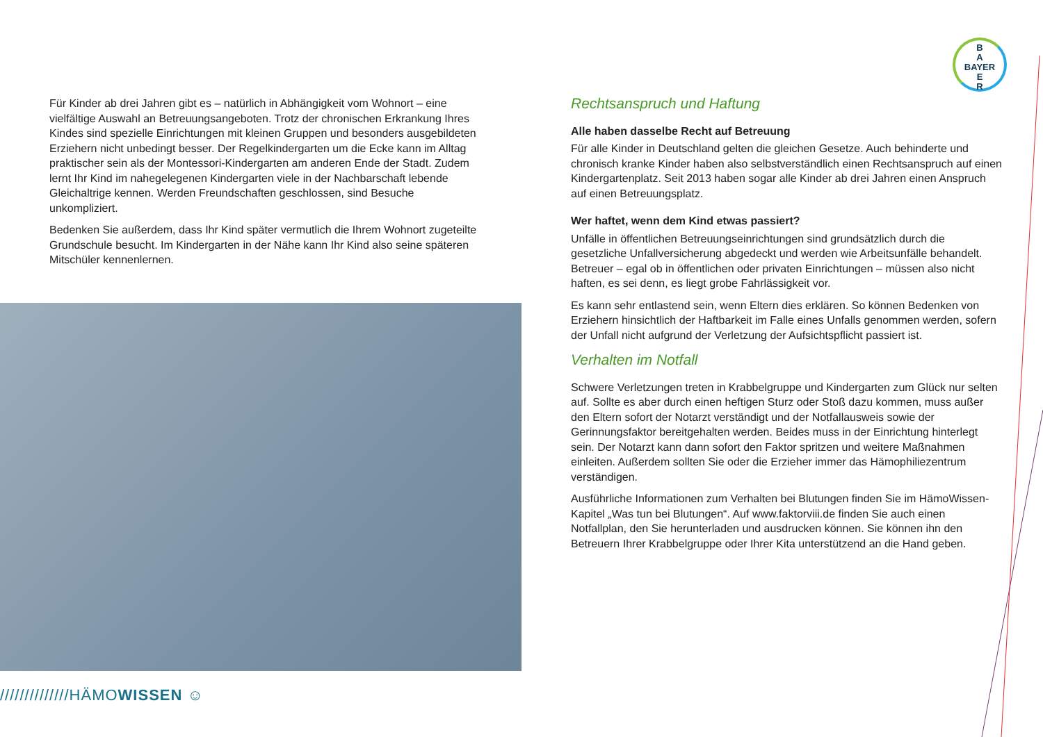B
A
BAYER
E
R
Für Kinder ab drei Jahren gibt es – natürlich in Abhängigkeit vom Wohnort – eine vielfältige Auswahl an Betreuungsangeboten. Trotz der chronischen Erkrankung Ihres Kindes sind spezielle Einrichtungen mit kleinen Gruppen und besonders ausgebildeten Erziehern nicht unbedingt besser. Der Regelkindergarten um die Ecke kann im Alltag praktischer sein als der Montessori-Kindergarten am anderen Ende der Stadt. Zudem lernt Ihr Kind im nahegelegenen Kindergarten viele in der Nachbarschaft lebende Gleichaltrige kennen. Werden Freundschaften geschlossen, sind Besuche unkompliziert.
Bedenken Sie außerdem, dass Ihr Kind später vermutlich die Ihrem Wohnort zugeteilte Grundschule besucht. Im Kindergarten in der Nähe kann Ihr Kind also seine späteren Mitschüler kennenlernen.
Rechtsanspruch und Haftung
Alle haben dasselbe Recht auf Betreuung
Für alle Kinder in Deutschland gelten die gleichen Gesetze. Auch behinderte und chronisch kranke Kinder haben also selbstverständlich einen Rechtsanspruch auf einen Kindergartenplatz. Seit 2013 haben sogar alle Kinder ab drei Jahren einen Anspruch auf einen Betreuungsplatz.
Wer haftet, wenn dem Kind etwas passiert?
Unfälle in öffentlichen Betreuungseinrichtungen sind grundsätzlich durch die gesetzliche Unfallversicherung abgedeckt und werden wie Arbeitsunfälle behandelt. Betreuer – egal ob in öffentlichen oder privaten Einrichtungen – müssen also nicht haften, es sei denn, es liegt grobe Fahrlässigkeit vor.
Es kann sehr entlastend sein, wenn Eltern dies erklären. So können Bedenken von Erziehern hinsichtlich der Haftbarkeit im Falle eines Unfalls genommen werden, sofern der Unfall nicht aufgrund der Verletzung der Aufsichtspflicht passiert ist.
Verhalten im Notfall
Schwere Verletzungen treten in Krabbelgruppe und Kindergarten zum Glück nur selten auf. Sollte es aber durch einen heftigen Sturz oder Stoß dazu kommen, muss außer den Eltern sofort der Notarzt verständigt und der Notfallausweis sowie der Gerinnungsfaktor bereitgehalten werden. Beides muss in der Einrichtung hinterlegt sein. Der Notarzt kann dann sofort den Faktor spritzen und weitere Maßnahmen einleiten. Außerdem sollten Sie oder die Erzieher immer das Hämophiliezentrum verständigen.
Ausführliche Informationen zum Verhalten bei Blutungen finden Sie im HämoWissen-Kapitel „Was tun bei Blutungen“. Auf www.faktorviii.de finden Sie auch einen Notfallplan, den Sie herunterladen und ausdrucken können. Sie können ihn den Betreuern Ihrer Krabbelgruppe oder Ihrer Kita unterstützend an die Hand geben.
//////////////HÄMOWISSEN ☺